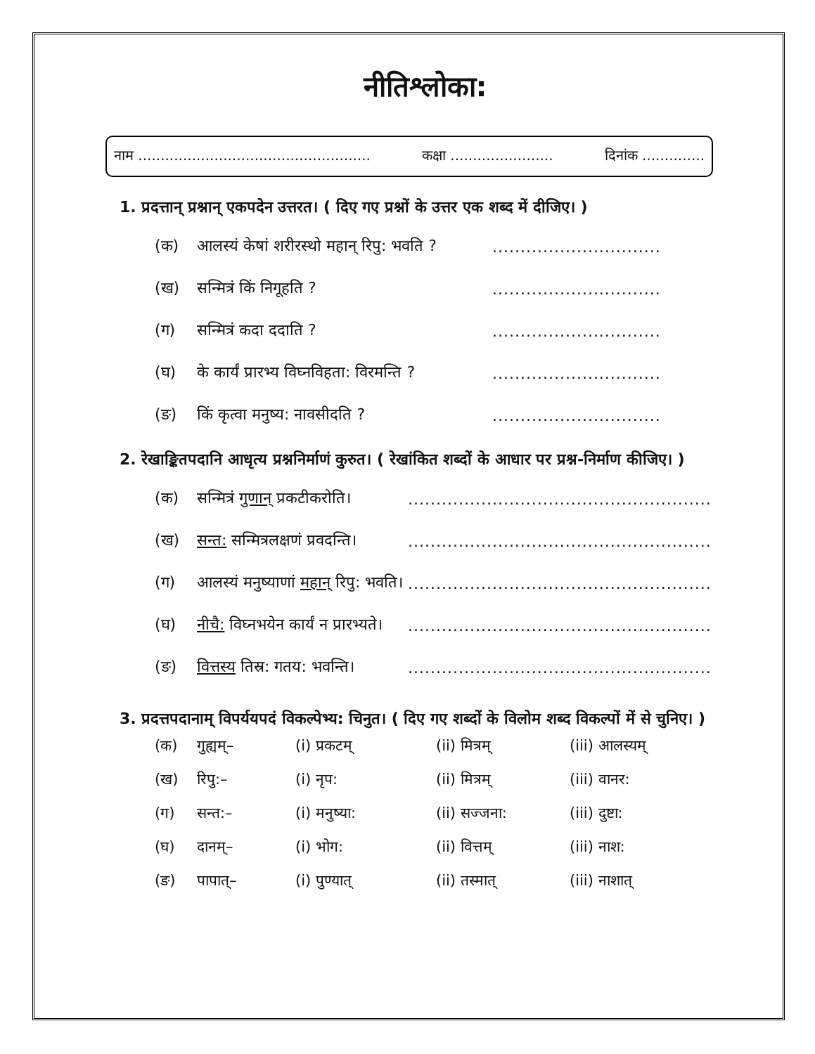नीतिश्लोका:
नाम .................................................... कक्षा ....................... दिनांक ..............
1. प्रदत्तान् प्रश्नान् एकपदेन उत्तरत। ( दिए गए प्रश्नों के उत्तर एक शब्द में दीजिए। )
(क) आलस्यं केषां शरीरस्थो महान् रिपु: भवति ?..............................
(ख) सन्मित्रं किं निगूहति ?..............................
(ग) सन्मित्रं कदा ददाति ?..............................
(घ) के कार्यं प्रारभ्य विघ्नविहता: विरमन्ति ?..............................
(ङ) किं कृत्वा मनुष्य: नावसीदति ?..............................
2. रेखाङ्कितपदानि आधृत्य प्रश्ननिर्माणं कुरुत। ( रेखांकित शब्दों के आधार पर प्रश्न-निर्माण कीजिए। )
(क) सन्मित्रं गुणान् प्रकटीकरोति।......................................................
(ख) सन्त: सन्मित्रलक्षणं प्रवदन्ति।......................................................
(ग) आलस्यं मनुष्याणां महान् रिपु: भवति।......................................................
(घ) नीचै: विघ्नभयेन कार्यं न प्रारभ्यते।......................................................
(ङ) वित्तस्य तिस्र: गतय: भवन्ति।......................................................
3. प्रदत्तपदानाम् विपर्ययपदं विकल्पेभ्य: चिनुत। ( दिए गए शब्दों के विलोम शब्द विकल्पों में से चुनिए। )
(क) गुह्यम्– (i) प्रकटम् (ii) मित्रम् (iii) आलस्यम् (ख) रिपु:– (i) नृप: (ii) मित्रम् (iii) वानर: (ग) सन्त:– (i) मनुष्या: (ii) सज्जना: (iii) दुष्टा: (घ) दानम्– (i) भोग: (ii) वित्तम् (iii) नाश: (ङ) पापात्– (i) पुण्यात् (ii) तस्मात् (iii) नाशात्